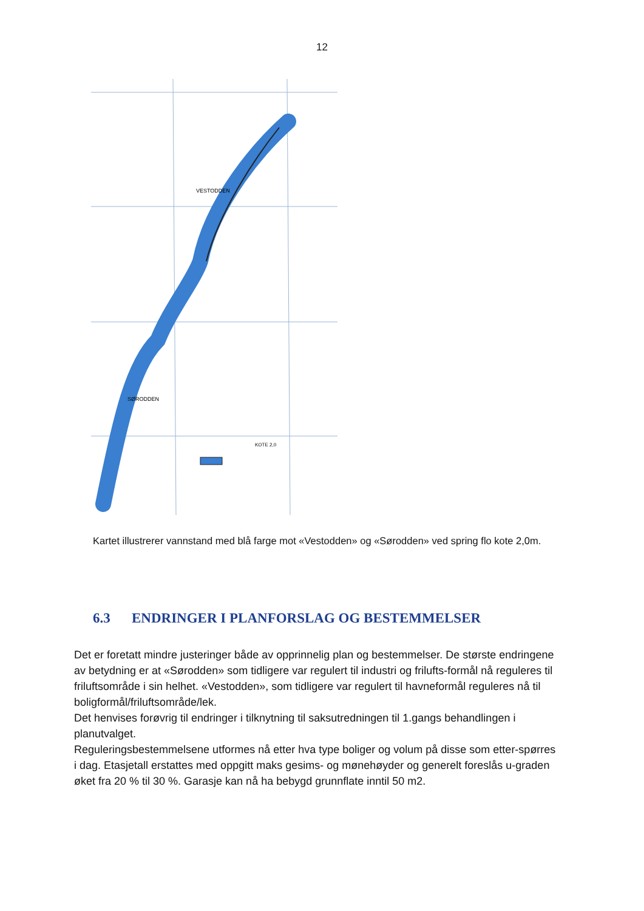12
VESTODDEN
SØRODDEN
KOTE 2,0
Kartet illustrerer vannstand med blå farge mot «Vestodden» og «Sørodden» ved spring flo kote 2,0m.
6.3 ENDRINGER I PLANFORSLAG OG BESTEMMELSER
Det er foretatt mindre justeringer både av opprinnelig plan og bestemmelser. De største endringene av betydning er at «Sørodden» som tidligere var regulert til industri og frilufts-formål nå reguleres til friluftsområde i sin helhet. «Vestodden», som tidligere var regulert til havneformål reguleres nå til boligformål/friluftsområde/lek.
Det henvises forøvrig til endringer i tilknytning til saksutredningen til 1.gangs behandlingen i planutvalget.
Reguleringsbestemmelsene utformes nå etter hva type boliger og volum på disse som etter-spørres i dag. Etasjetall erstattes med oppgitt maks gesims- og mønehøyder og generelt foreslås u-graden øket fra 20 % til 30 %. Garasje kan nå ha bebygd grunnflate inntil 50 m2.